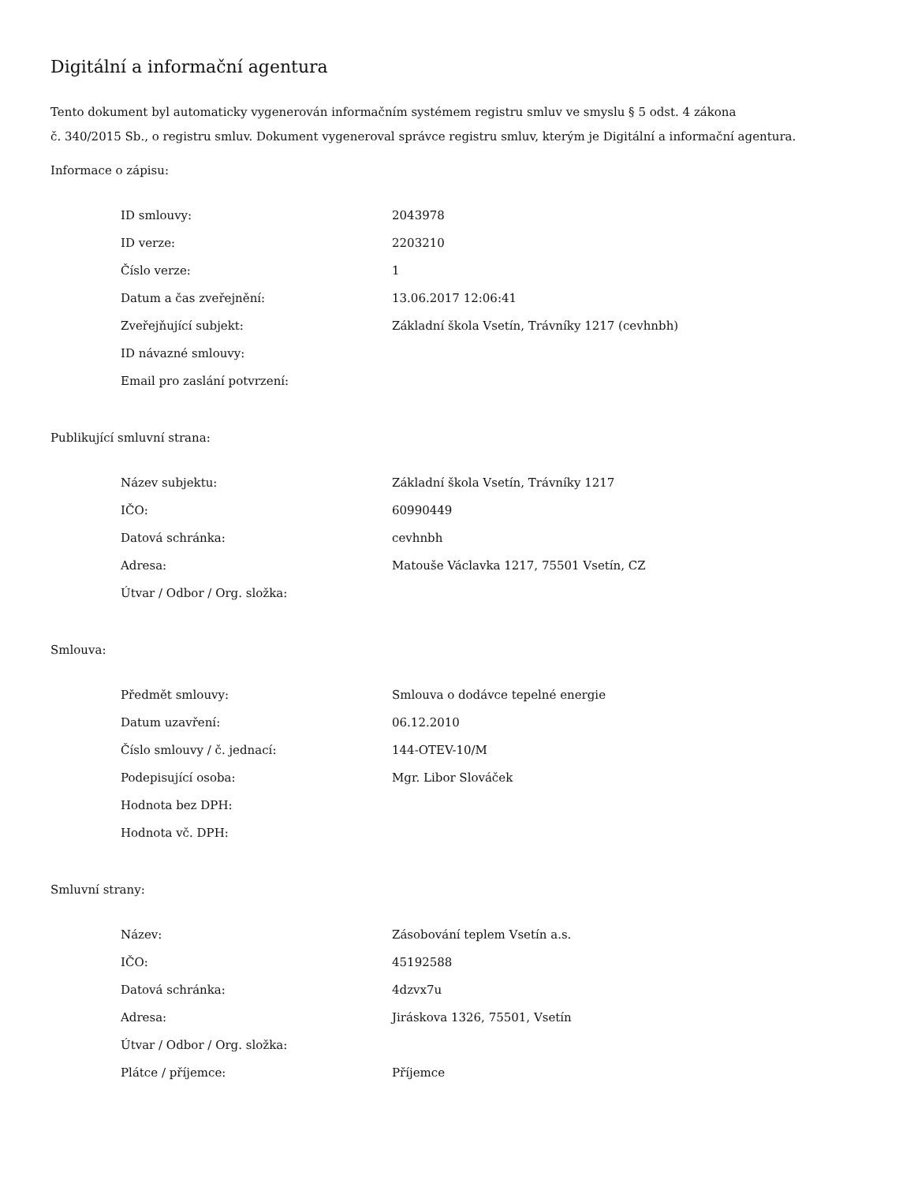Digitální a informační agentura
Tento dokument byl automaticky vygenerován informačním systémem registru smluv ve smyslu § 5 odst. 4 zákona
č. 340/2015 Sb., o registru smluv. Dokument vygeneroval správce registru smluv, kterým je Digitální a informační agentura.
Informace o zápisu:
| ID smlouvy: | 2043978 |
| ID verze: | 2203210 |
| Číslo verze: | 1 |
| Datum a čas zveřejnění: | 13.06.2017 12:06:41 |
| Zveřejňující subjekt: | Základní škola Vsetín, Trávníky 1217 (cevhnbh) |
| ID návazné smlouvy: | |
| Email pro zaslání potvrzení: | |
Publikující smluvní strana:
| Název subjektu: | Základní škola Vsetín, Trávníky 1217 |
| IČO: | 60990449 |
| Datová schránka: | cevhnbh |
| Adresa: | Matouše Václavka 1217, 75501 Vsetín, CZ |
| Útvar / Odbor / Org. složka: | |
Smlouva:
| Předmět smlouvy: | Smlouva o dodávce tepelné energie |
| Datum uzavření: | 06.12.2010 |
| Číslo smlouvy / č. jednací: | 144-OTEV-10/M |
| Podepisující osoba: | Mgr. Libor Slováček |
| Hodnota bez DPH: | |
| Hodnota vč. DPH: | |
Smluvní strany:
| Název: | Zásobování teplem Vsetín a.s. |
| IČO: | 45192588 |
| Datová schránka: | 4dzvx7u |
| Adresa: | Jiráskova 1326, 75501, Vsetín |
| Útvar / Odbor / Org. složka: | |
| Plátce / příjemce: | Příjemce |